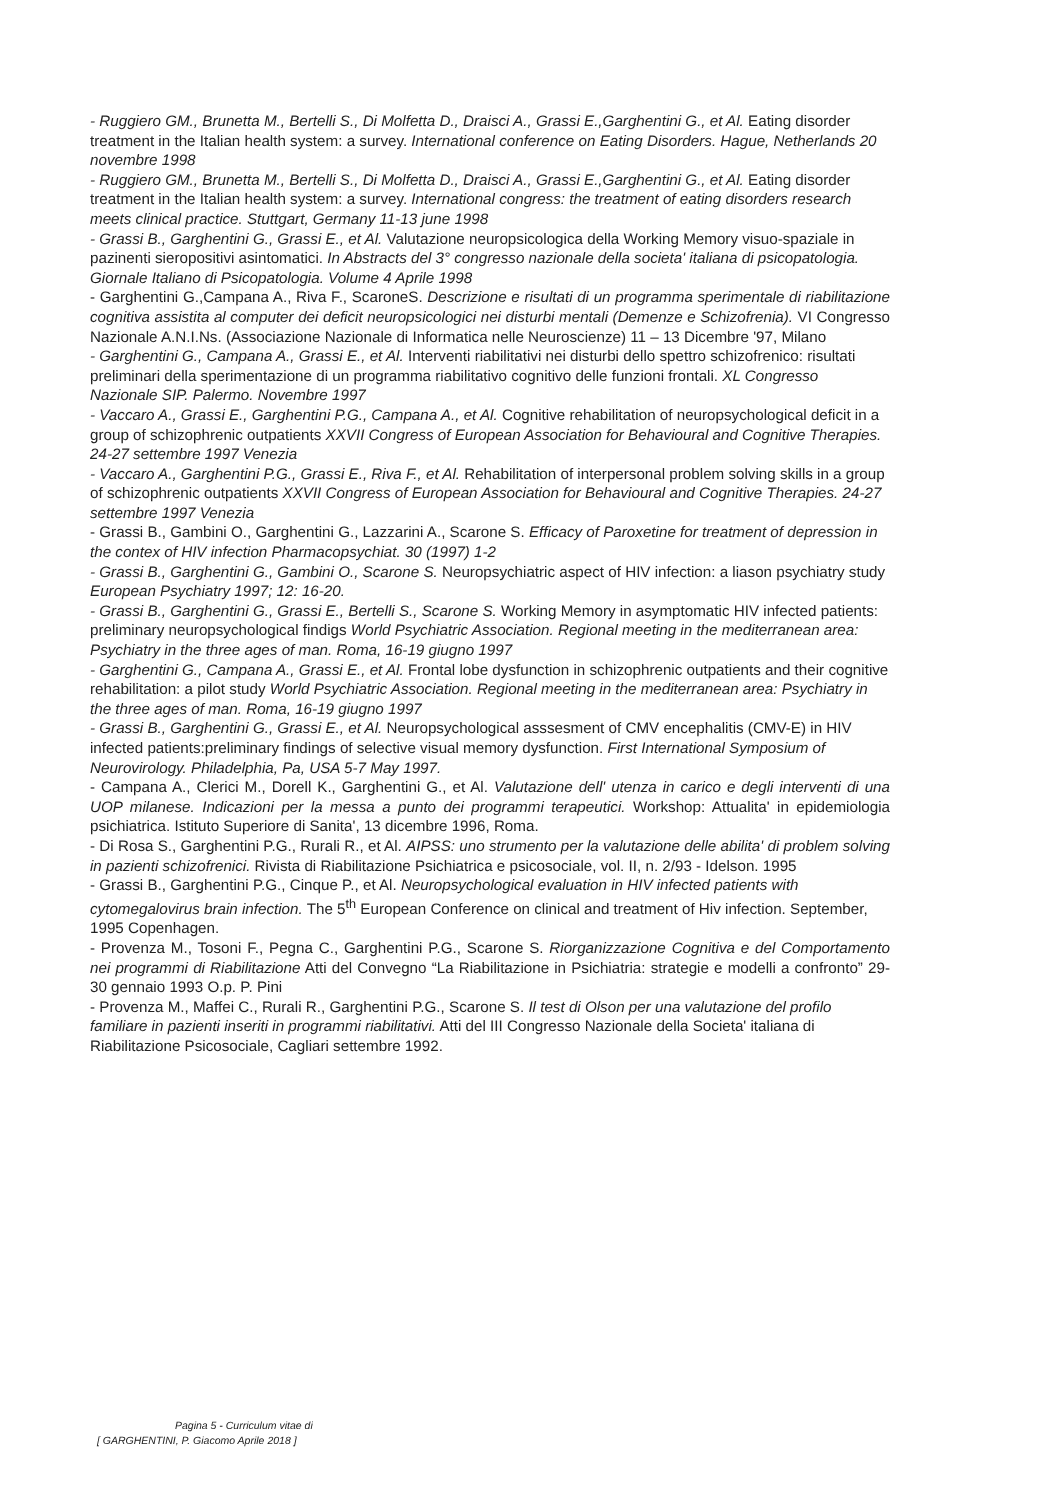- Ruggiero GM., Brunetta M., Bertelli S., Di Molfetta D., Draisci A., Grassi E.,Garghentini G., et Al. Eating disorder treatment in the Italian health system: a survey. International conference on Eating Disorders. Hague, Netherlands 20 novembre 1998
- Ruggiero GM., Brunetta M., Bertelli S., Di Molfetta D., Draisci A., Grassi E.,Garghentini G., et Al. Eating disorder treatment in the Italian health system: a survey. International congress: the treatment of eating disorders research meets clinical practice. Stuttgart, Germany 11-13 june 1998
- Grassi B., Garghentini G., Grassi E., et Al. Valutazione neuropsicologica della Working Memory visuo-spaziale in pazinenti sieropositivi asintomatici. In Abstracts del 3° congresso nazionale della societa' italiana di psicopatologia. Giornale Italiano di Psicopatologia. Volume 4 Aprile 1998
- Garghentini G.,Campana A., Riva F., ScaroneS. Descrizione e risultati di un programma sperimentale di riabilitazione cognitiva assistita al computer dei deficit neuropsicologici nei disturbi mentali (Demenze e Schizofrenia). VI Congresso Nazionale A.N.I.Ns. (Associazione Nazionale di Informatica nelle Neuroscienze) 11 – 13 Dicembre '97, Milano
- Garghentini G., Campana A., Grassi E., et Al. Interventi riabilitativi nei disturbi dello spettro schizofrenico: risultati preliminari della sperimentazione di un programma riabilitativo cognitivo delle funzioni frontali. XL Congresso Nazionale SIP. Palermo. Novembre 1997
- Vaccaro A., Grassi E., Garghentini P.G., Campana A., et Al. Cognitive rehabilitation of neuropsychological deficit in a group of schizophrenic outpatients XXVII Congress of European Association for Behavioural and Cognitive Therapies. 24-27 settembre 1997 Venezia
- Vaccaro A., Garghentini P.G., Grassi E., Riva F., et Al. Rehabilitation of interpersonal problem solving skills in a group of schizophrenic outpatients XXVII Congress of European Association for Behavioural and Cognitive Therapies. 24-27 settembre 1997 Venezia
- Grassi B., Gambini O., Garghentini G., Lazzarini A., Scarone S. Efficacy of Paroxetine for treatment of depression in the contex of HIV infection Pharmacopsychiat. 30 (1997) 1-2
- Grassi B., Garghentini G., Gambini O., Scarone S. Neuropsychiatric aspect of HIV infection: a liason psychiatry study European Psychiatry 1997; 12: 16-20.
- Grassi B., Garghentini G., Grassi E., Bertelli S., Scarone S. Working Memory in asymptomatic HIV infected patients: preliminary neuropsychological findigs World Psychiatric Association. Regional meeting in the mediterranean area: Psychiatry in the three ages of man. Roma, 16-19 giugno 1997
- Garghentini G., Campana A., Grassi E., et Al. Frontal lobe dysfunction in schizophrenic outpatients and their cognitive rehabilitation: a pilot study World Psychiatric Association. Regional meeting in the mediterranean area: Psychiatry in the three ages of man. Roma, 16-19 giugno 1997
- Grassi B., Garghentini G., Grassi E., et Al. Neuropsychological asssesment of CMV encephalitis (CMV-E) in HIV infected patients:preliminary findings of selective visual memory dysfunction. First International Symposium of Neurovirology. Philadelphia, Pa, USA 5-7 May 1997.
- Campana A., Clerici M., Dorell K., Garghentini G., et Al. Valutazione dell' utenza in carico e degli interventi di una UOP milanese. Indicazioni per la messa a punto dei programmi terapeutici. Workshop: Attualita' in epidemiologia psichiatrica. Istituto Superiore di Sanita', 13 dicembre 1996, Roma.
- Di Rosa S., Garghentini P.G., Rurali R., et Al. AIPSS: uno strumento per la valutazione delle abilita' di problem solving in pazienti schizofrenici. Rivista di Riabilitazione Psichiatrica e psicosociale, vol. II, n. 2/93 - Idelson. 1995
- Grassi B., Garghentini P.G., Cinque P., et Al. Neuropsychological evaluation in HIV infected patients with cytomegalovirus brain infection. The 5<sup>th</sup> European Conference on clinical and treatment of Hiv infection. September, 1995 Copenhagen.
- Provenza M., Tosoni F., Pegna C., Garghentini P.G., Scarone S. Riorganizzazione Cognitiva e del Comportamento nei programmi di Riabilitazione Atti del Convegno “La Riabilitazione in Psichiatria: strategie e modelli a confronto” 29-30 gennaio 1993 O.p. P. Pini
- Provenza M., Maffei C., Rurali R., Garghentini P.G., Scarone S. Il test di Olson per una valutazione del profilo familiare in pazienti inseriti in programmi riabilitativi. Atti del III Congresso Nazionale della Societa' italiana di Riabilitazione Psicosociale, Cagliari settembre 1992.
Pagina 5 - Curriculum vitae di
[ GARGHENTINI, P. Giacomo Aprile 2018 ]